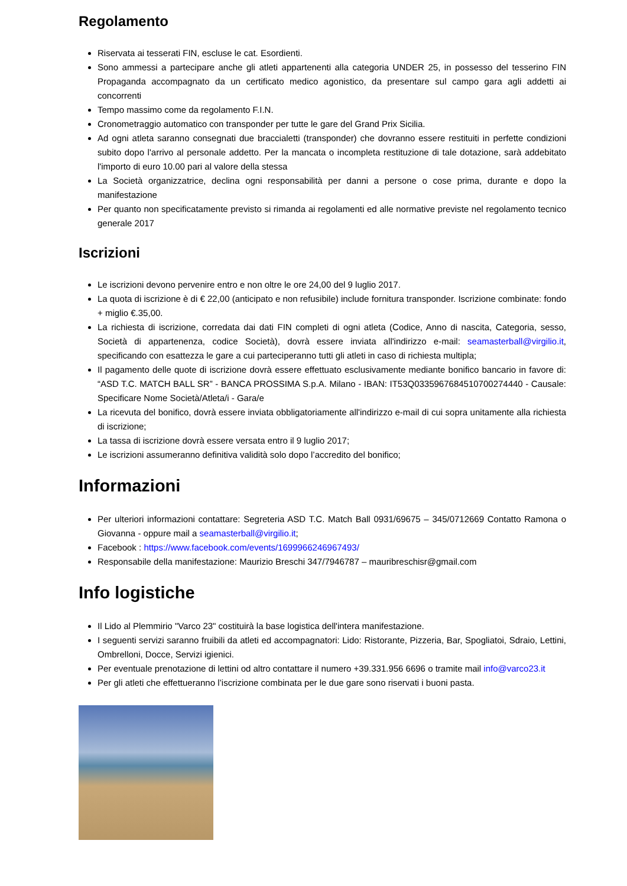Regolamento
Riservata ai tesserati FIN, escluse le cat. Esordienti.
Sono ammessi a partecipare anche gli atleti appartenenti alla categoria UNDER 25, in possesso del tesserino FIN Propaganda accompagnato da un certificato medico agonistico, da presentare sul campo gara agli addetti ai concorrenti
Tempo massimo come da regolamento F.I.N.
Cronometraggio automatico con transponder per tutte le gare del Grand Prix Sicilia.
Ad ogni atleta saranno consegnati due braccialetti (transponder) che dovranno essere restituiti in perfette condizioni subito dopo l'arrivo al personale addetto. Per la mancata o incompleta restituzione di tale dotazione, sarà addebitato l'importo di euro 10.00 pari al valore della stessa
La Società organizzatrice, declina ogni responsabilità per danni a persone o cose prima, durante e dopo la manifestazione
Per quanto non specificatamente previsto si rimanda ai regolamenti ed alle normative previste nel regolamento tecnico generale 2017
Iscrizioni
Le iscrizioni devono pervenire entro e non oltre le ore 24,00 del 9 luglio 2017.
La quota di iscrizione è di € 22,00 (anticipato e non refusibile) include fornitura transponder. Iscrizione combinate: fondo + miglio €.35,00.
La richiesta di iscrizione, corredata dai dati FIN completi di ogni atleta (Codice, Anno di nascita, Categoria, sesso, Società di appartenenza, codice Società), dovrà essere inviata all'indirizzo e-mail: seamasterball@virgilio.it, specificando con esattezza le gare a cui parteciperanno tutti gli atleti in caso di richiesta multipla;
Il pagamento delle quote di iscrizione dovrà essere effettuato esclusivamente mediante bonifico bancario in favore di: “ASD T.C. MATCH BALL SR” - BANCA PROSSIMA S.p.A. Milano - IBAN: IT53Q0335967684510700274440 - Causale: Specificare Nome Società/Atleta/i - Gara/e
La ricevuta del bonifico, dovrà essere inviata obbligatoriamente all'indirizzo e-mail di cui sopra unitamente alla richiesta di iscrizione;
La tassa di iscrizione dovrà essere versata entro il 9 luglio 2017;
Le iscrizioni assumeranno definitiva validità solo dopo l’accredito del bonifico;
Informazioni
Per ulteriori informazioni contattare: Segreteria ASD T.C. Match Ball 0931/69675 – 345/0712669 Contatto Ramona o Giovanna - oppure mail a seamasterball@virgilio.it;
Facebook : https://www.facebook.com/events/1699966246967493/
Responsabile della manifestazione: Maurizio Breschi 347/7946787 – mauribreschisr@gmail.com
Info logistiche
Il Lido al Plemmirio "Varco 23" costituirà la base logistica dell'intera manifestazione.
I seguenti servizi saranno fruibili da atleti ed accompagnatori: Lido: Ristorante, Pizzeria, Bar, Spogliatoi, Sdraio, Lettini, Ombrelloni, Docce, Servizi igienici.
Per eventuale prenotazione di lettini od altro contattare il numero +39.331.956 6696 o tramite mail info@varco23.it
Per gli atleti che effettueranno l’iscrizione combinata per le due gare sono riservati i buoni pasta.